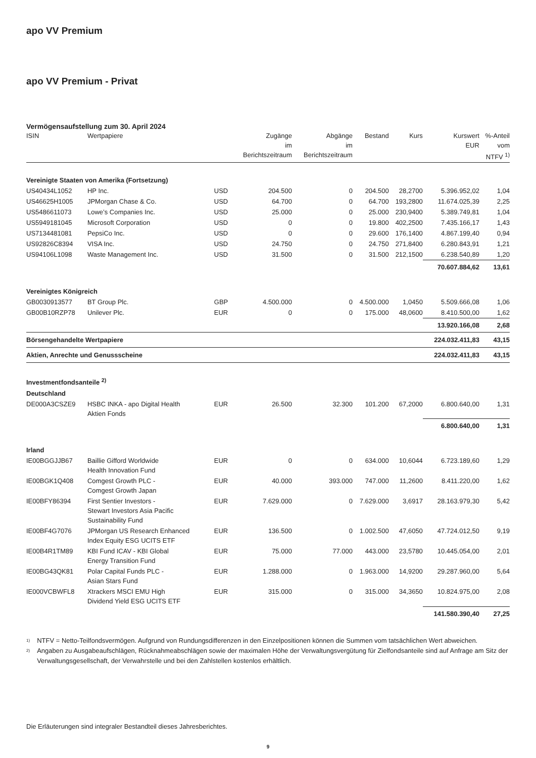apo VV Premium
apo VV Premium - Privat
Vermögensaufstellung zum 30. April 2024
| ISIN | Wertpapiere | | Zugänge im Berichtszeitraum | Abgänge im Berichtszeitraum | Bestand | Kurs | Kurswert EUR | %-Anteil vom NTFV <sup>1)</sup> |
| --- | --- | --- | --- | --- | --- | --- | --- | --- |
| Vereinigte Staaten von Amerika (Fortsetzung) | | | | | | | | |
| US40434L1052 | HP Inc. | USD | 204.500 | 0 | 204.500 | 28,2700 | 5.396.952,02 | 1,04 |
| US46625H1005 | JPMorgan Chase & Co. | USD | 64.700 | 0 | 64.700 | 193,2800 | 11.674.025,39 | 2,25 |
| US5486611073 | Lowe’s Companies Inc. | USD | 25.000 | 0 | 25.000 | 230,9400 | 5.389.749,81 | 1,04 |
| US5949181045 | Microsoft Corporation | USD | 0 | 0 | 19.800 | 402,2500 | 7.435.166,17 | 1,43 |
| US7134481081 | PepsiCo Inc. | USD | 0 | 0 | 29.600 | 176,1400 | 4.867.199,40 | 0,94 |
| US92826C8394 | VISA Inc. | USD | 24.750 | 0 | 24.750 | 271,8400 | 6.280.843,91 | 1,21 |
| US94106L1098 | Waste Management Inc. | USD | 31.500 | 0 | 31.500 | 212,1500 | 6.238.540,89 | 1,20 |
| | | | | | | | 70.607.884,62 | 13,61 |
| Vereinigtes Königreich | | | | | | | | |
| GB0030913577 | BT Group Plc. | GBP | 4.500.000 | 0 | 4.500.000 | 1,0450 | 5.509.666,08 | 1,06 |
| GB00B10RZP78 | Unilever Plc. | EUR | 0 | 0 | 175.000 | 48,0600 | 8.410.500,00 | 1,62 |
| | | | | | | | 13.920.166,08 | 2,68 |
| Börsengehandelte Wertpapiere | | | | | | | 224.032.411,83 | 43,15 |
| Aktien, Anrechte und Genussscheine | | | | | | | 224.032.411,83 | 43,15 |
| Investmentfondsanteile <sup>2)</sup> | | | | | | | | |
| Deutschland | | | | | | | | |
| DE000A3CSZE9 | HSBC INKA - apo Digital Health Aktien Fonds | EUR | 26.500 | 32.300 | 101.200 | 67,2000 | 6.800.640,00 | 1,31 |
| | | | | | | | 6.800.640,00 | 1,31 |
| Irland | | | | | | | | |
| IE00BGGJJB67 | Baillie Gifford Worldwide Health Innovation Fund | EUR | 0 | 0 | 634.000 | 10,6044 | 6.723.189,60 | 1,29 |
| IE00BGK1Q408 | Comgest Growth PLC - Comgest Growth Japan | EUR | 40.000 | 393.000 | 747.000 | 11,2600 | 8.411.220,00 | 1,62 |
| IE00BFY86394 | First Sentier Investors - Stewart Investors Asia Pacific Sustainability Fund | EUR | 7.629.000 | 0 | 7.629.000 | 3,6917 | 28.163.979,30 | 5,42 |
| IE00BF4G7076 | JPMorgan US Research Enhanced Index Equity ESG UCITS ETF | EUR | 136.500 | 0 | 1.002.500 | 47,6050 | 47.724.012,50 | 9,19 |
| IE00B4R1TM89 | KBI Fund ICAV - KBI Global Energy Transition Fund | EUR | 75.000 | 77.000 | 443.000 | 23,5780 | 10.445.054,00 | 2,01 |
| IE00BG43QK81 | Polar Capital Funds PLC - Asian Stars Fund | EUR | 1.288.000 | 0 | 1.963.000 | 14,9200 | 29.287.960,00 | 5,64 |
| IE000VCBWFL8 | Xtrackers MSCI EMU High Dividend Yield ESG UCITS ETF | EUR | 315.000 | 0 | 315.000 | 34,3650 | 10.824.975,00 | 2,08 |
| | | | | | | | 141.580.390,40 | 27,25 |
<sup>1)</sup> NTFV = Netto-Teilfondsvermögen. Aufgrund von Rundungsdifferenzen in den Einzelpositionen können die Summen vom tatsächlichen Wert abweichen.
<sup>2)</sup> Angaben zu Ausgabeaufschlägen, Rücknahmeabschlägen sowie der maximalen Höhe der Verwaltungsvergütung für Zielfondsanteile sind auf Anfrage am Sitz der Verwaltungsgesellschaft, der Verwahrstelle und bei den Zahlstellen kostenlos erhältlich.
Die Erläuterungen sind integraler Bestandteil dieses Jahresberichtes.
9